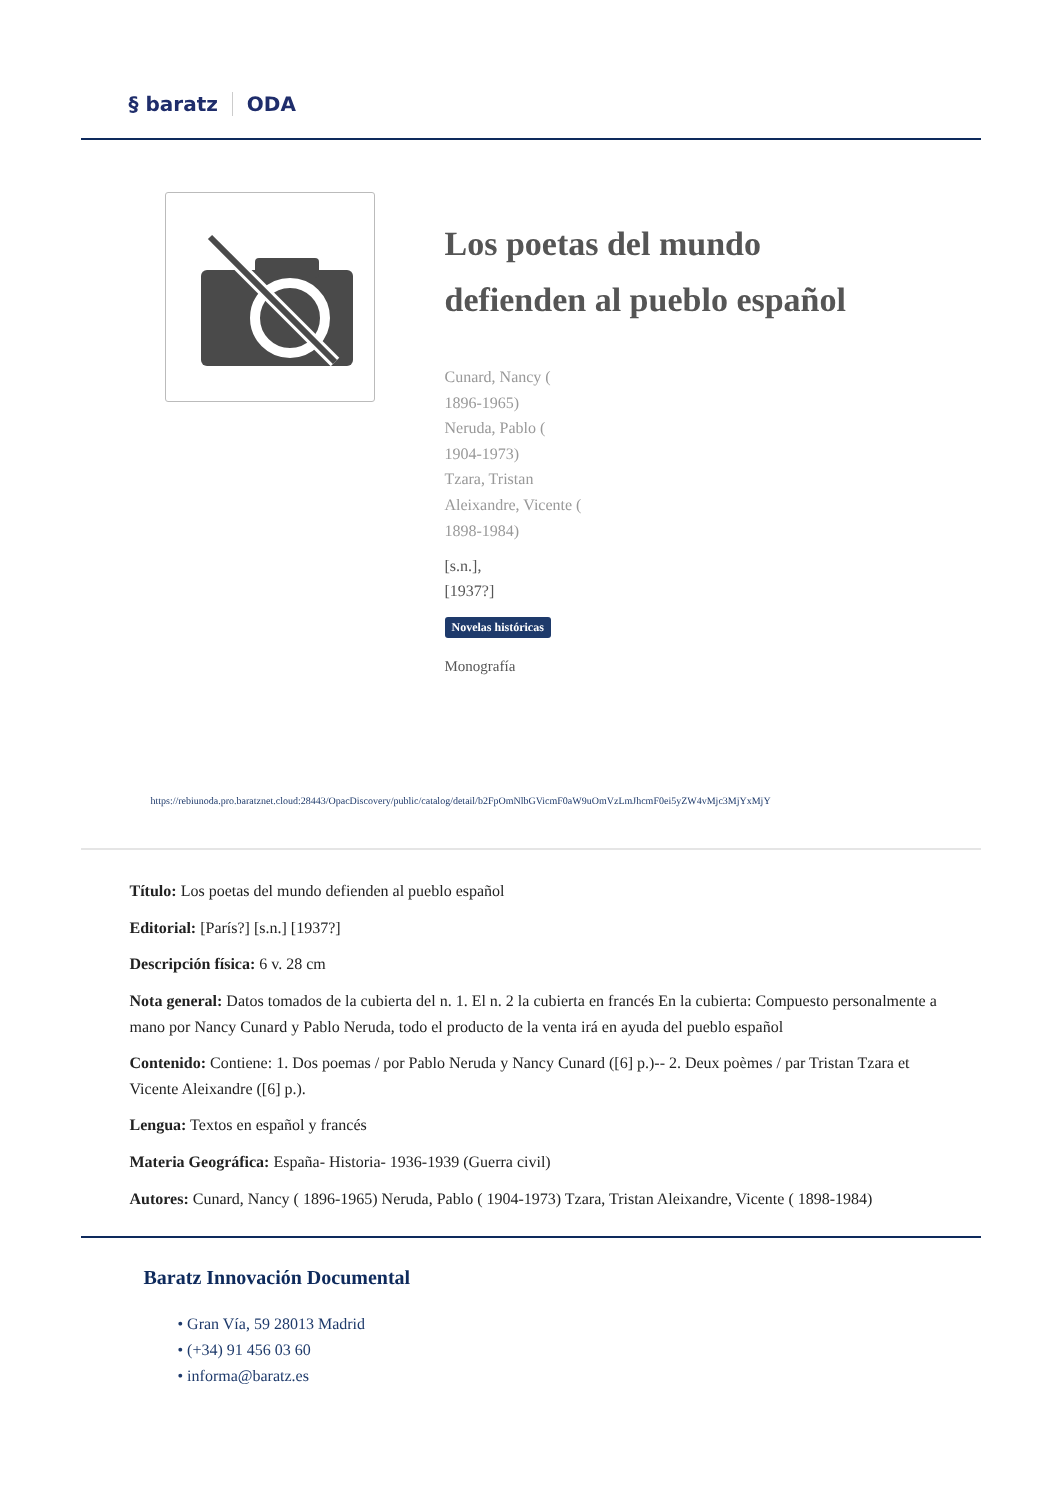§ baratz ODA
Los poetas del mundo
defienden al pueblo español
Cunard, Nancy (
1896-1965)
Neruda, Pablo (
1904-1973)
Tzara, Tristan
Aleixandre, Vicente (
1898-1984)
[s.n.],
[1937?]
Novelas históricas
Monografía
https://rebiunoda.pro.baratznet.cloud:28443/OpacDiscovery/public/catalog/detail/b2FpOmNlbGVicmF0aW9uOmVzLmJhcmF0ei5yZW4vMjc3MjYxMjY
Título: Los poetas del mundo defienden al pueblo español
Editorial: [París?] [s.n.] [1937?]
Descripción física: 6 v. 28 cm
Nota general: Datos tomados de la cubierta del n. 1. El n. 2 la cubierta en francés En la cubierta: Compuesto personalmente a mano por Nancy Cunard y Pablo Neruda, todo el producto de la venta irá en ayuda del pueblo español
Contenido: Contiene: 1. Dos poemas / por Pablo Neruda y Nancy Cunard ([6] p.)-- 2. Deux poèmes / par Tristan Tzara et Vicente Aleixandre ([6] p.).
Lengua: Textos en español y francés
Materia Geográfica: España- Historia- 1936-1939 (Guerra civil)
Autores: Cunard, Nancy ( 1896-1965) Neruda, Pablo ( 1904-1973) Tzara, Tristan Aleixandre, Vicente ( 1898-1984)
Baratz Innovación Documental
• Gran Vía, 59 28013 Madrid
• (+34) 91 456 03 60
• informa@baratz.es